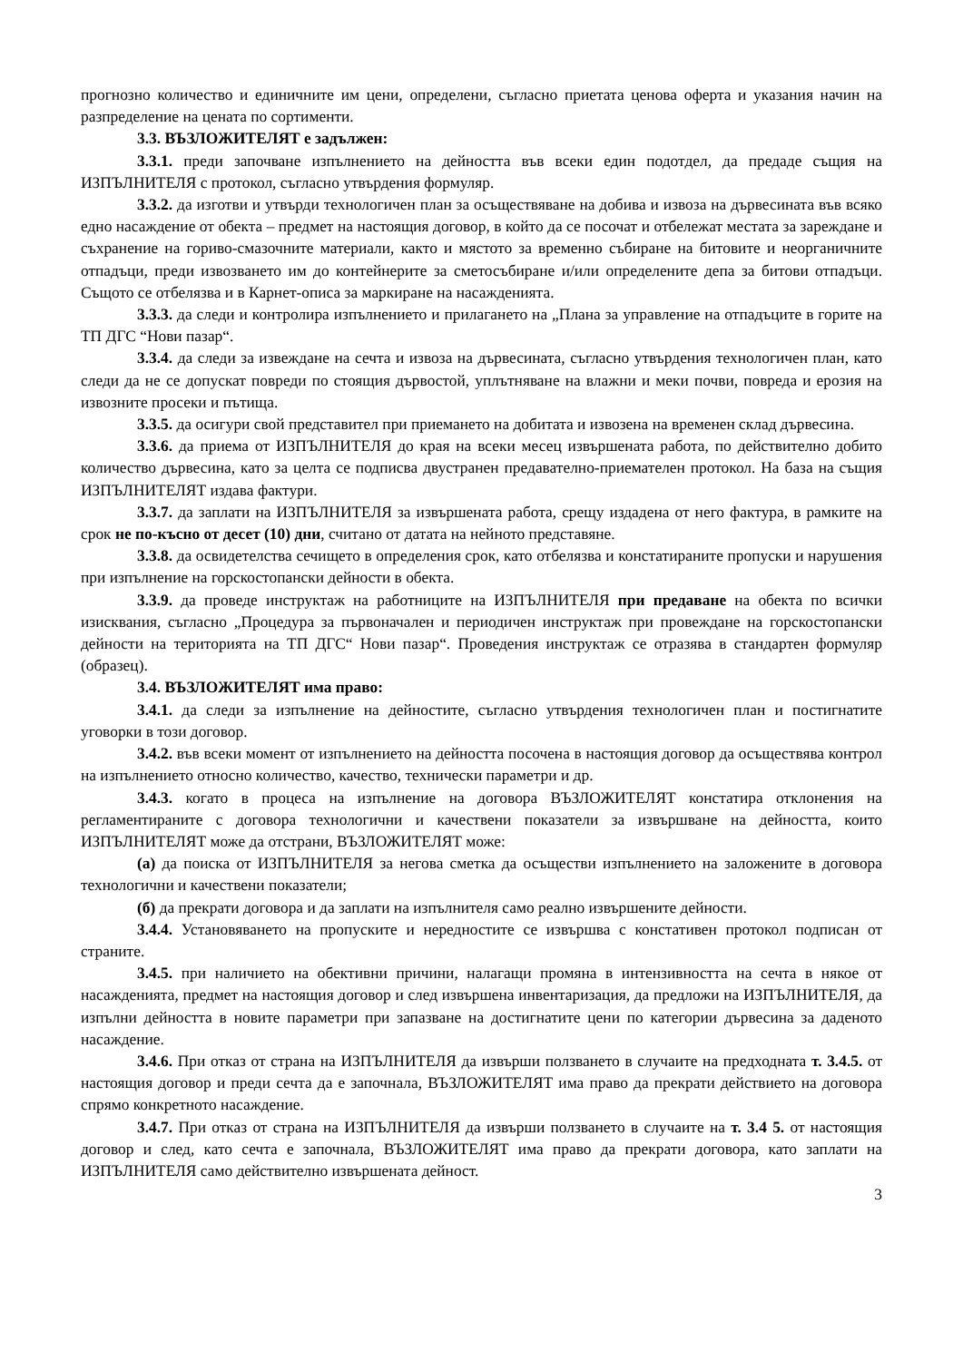прогнозно количество и единичните им цени, определени, съгласно приетата ценова оферта и указания начин на разпределение на цената по сортименти.
3.3. ВЪЗЛОЖИТЕЛЯТ е задължен:
3.3.1. преди започване изпълнението на дейността във всеки един подотдел, да предаде същия на ИЗПЪЛНИТЕЛЯ с протокол, съгласно утвърдения формуляр.
3.3.2. да изготви и утвърди технологичен план за осъществяване на добива и извоза на дървесината във всяко едно насаждение от обекта – предмет на настоящия договор, в който да се посочат и отбележат местата за зареждане и съхранение на гориво-смазочните материали, както и мястото за временно събиране на битовите и неорганичните отпадъци, преди извозването им до контейнерите за сметосъбиране и/или определените депа за битови отпадъци. Същото се отбелязва и в Карнет-описа за маркиране на насажденията.
3.3.3. да следи и контролира изпълнението и прилагането на „Плана за управление на отпадъците в горите на ТП ДГС “Нови пазар“.
3.3.4. да следи за извеждане на сечта и извоза на дървесината, съгласно утвърдения технологичен план, като следи да не се допускат повреди по стоящия дървостой, уплътняване на влажни и меки почви, повреда и ерозия на извозните просеки и пътища.
3.3.5. да осигури свой представител при приемането на добитата и извозена на временен склад дървесина.
3.3.6. да приема от ИЗПЪЛНИТЕЛЯ до края на всеки месец извършената работа, по действително добито количество дървесина, като за целта се подписва двустранен предавателно-приемателен протокол. На база на същия ИЗПЪЛНИТЕЛЯТ издава фактури.
3.3.7. да заплати на ИЗПЪЛНИТЕЛЯ за извършената работа, срещу издадена от него фактура, в рамките на срок не по-късно от десет (10) дни, считано от датата на нейното представяне.
3.3.8. да освидетелства сечището в определения срок, като отбелязва и констатираните пропуски и нарушения при изпълнение на горскостопански дейности в обекта.
3.3.9. да проведе инструктаж на работниците на ИЗПЪЛНИТЕЛЯ при предаване на обекта по всички изисквания, съгласно „Процедура за първоначален и периодичен инструктаж при провеждане на горскостопански дейности на територията на ТП ДГС“ Нови пазар“. Проведения инструктаж се отразява в стандартен формуляр (образец).
3.4. ВЪЗЛОЖИТЕЛЯТ има право:
3.4.1. да следи за изпълнение на дейностите, съгласно утвърдения технологичен план и постигнатите уговорки в този договор.
3.4.2. във всеки момент от изпълнението на дейността посочена в настоящия договор да осъществява контрол на изпълнението относно количество, качество, технически параметри и др.
3.4.3. когато в процеса на изпълнение на договора ВЪЗЛОЖИТЕЛЯТ констатира отклонения на регламентираните с договора технологични и качествени показатели за извършване на дейността, които ИЗПЪЛНИТЕЛЯТ може да отстрани, ВЪЗЛОЖИТЕЛЯТ може:
(а) да поиска от ИЗПЪЛНИТЕЛЯ за негова сметка да осъществи изпълнението на заложените в договора технологични и качествени показатели;
(б) да прекрати договора и да заплати на изпълнителя само реално извършените дейности.
3.4.4. Установяването на пропуските и нередностите се извършва с констативен протокол подписан от страните.
3.4.5. при наличието на обективни причини, налагащи промяна в интензивността на сечта в някое от насажденията, предмет на настоящия договор и след извършена инвентаризация, да предложи на ИЗПЪЛНИТЕЛЯ, да изпълни дейността в новите параметри при запазване на достигнатите цени по категории дървесина за даденото насаждение.
3.4.6. При отказ от страна на ИЗПЪЛНИТЕЛЯ да извърши ползването в случаите на предходната т. 3.4.5. от настоящия договор и преди сечта да е започнала, ВЪЗЛОЖИТЕЛЯТ има право да прекрати действието на договора спрямо конкретното насаждение.
3.4.7. При отказ от страна на ИЗПЪЛНИТЕЛЯ да извърши ползването в случаите на т. 3.4 5. от настоящия договор и след, като сечта е започнала, ВЪЗЛОЖИТЕЛЯТ има право да прекрати договора, като заплати на ИЗПЪЛНИТЕЛЯ само действително извършената дейност.
3